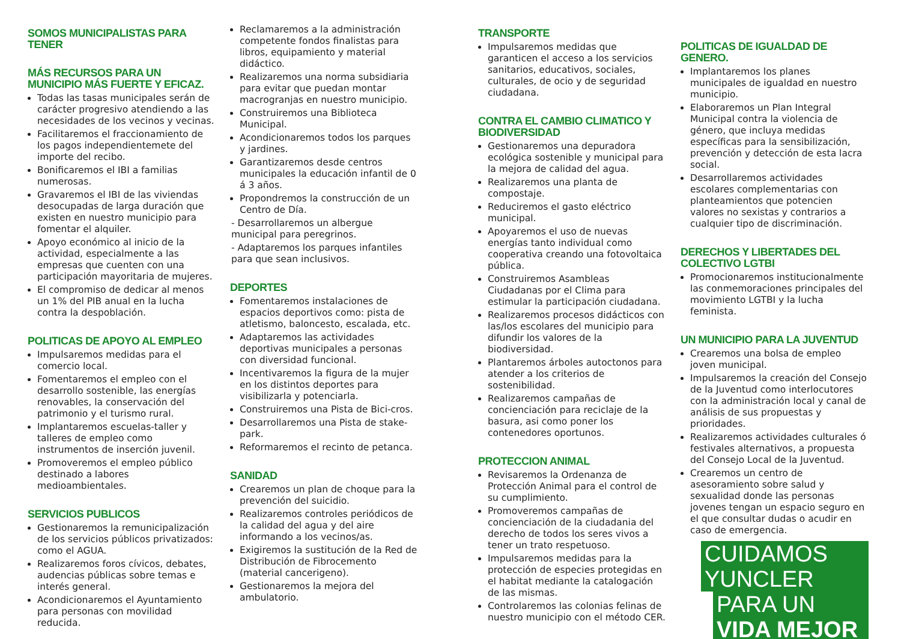SOMOS MUNICIPALISTAS PARA TENER
MÁS RECURSOS PARA UN MUNICIPIO MÁS FUERTE Y EFICAZ.
Todas las tasas municipales serán de carácter progresivo atendiendo a las necesidades de los vecinos y vecinas.
Facilitaremos el fraccionamiento de los pagos independientemete del importe del recibo.
Bonificaremos el IBI a familias numerosas.
Gravaremos el IBI de las viviendas desocupadas de larga duración que existen en nuestro municipio para fomentar el alquiler.
Apoyo económico al inicio de la actividad, especialmente a las empresas que cuenten con una participación mayoritaria de mujeres.
El compromiso de dedicar al menos un 1% del PIB anual en la lucha contra la despoblación.
POLITICAS DE APOYO AL EMPLEO
Impulsaremos medidas para el comercio local.
Fomentaremos el empleo con el desarrollo sostenible, las energías renovables, la conservación del patrimonio y el turismo rural.
Implantaremos escuelas-taller y talleres de empleo como instrumentos de inserción juvenil.
Promoveremos el empleo público destinado a labores medioambientales.
SERVICIOS PUBLICOS
Gestionaremos la remunicipalización de los servicios públicos privatizados: como el AGUA.
Realizaremos foros cívicos, debates, audencias públicas sobre temas e interés general.
Acondicionaremos el Ayuntamiento para personas con movilidad reducida.
Reclamaremos a la administración competente fondos finalistas para libros, equipamiento y material didáctico.
Realizaremos una norma subsidiaria para evitar que puedan montar macrogranjas en nuestro municipio.
Construiremos una Biblioteca Municipal.
Acondicionaremos todos los parques y jardines.
Garantizaremos desde centros municipales la educación infantil de 0 á 3 años.
Propondremos la construcción de un Centro de Día.
- Desarrollaremos un albergue municipal para peregrinos.
- Adaptaremos los parques infantiles para que sean inclusivos.
DEPORTES
Fomentaremos instalaciones de espacios deportivos como: pista de atletismo, baloncesto, escalada, etc.
Adaptaremos las actividades deportivas municipales a personas con diversidad funcional.
Incentivaremos la figura de la mujer en los distintos deportes para visibilizarla y potenciarla.
Construiremos una Pista de Bici-cros.
Desarrollaremos una Pista de stake-park.
Reformaremos el recinto de petanca.
SANIDAD
Crearemos un plan de choque para la prevención del suicidio.
Realizaremos controles periódicos de la calidad del agua y del aire informando a los vecinos/as.
Exigiremos la sustitución de la Red de Distribución de Fibrocemento (material cancerigeno).
Gestionaremos la mejora del ambulatorio.
TRANSPORTE
Impulsaremos medidas que garanticen el acceso a los servicios sanitarios, educativos, sociales, culturales, de ocio y de seguridad ciudadana.
CONTRA EL CAMBIO CLIMATICO Y BIODIVERSIDAD
Gestionaremos una depuradora ecológica sostenible y municipal para la mejora de calidad del agua.
Realizaremos una planta de compostaje.
Reduciremos el gasto eléctrico municipal.
Apoyaremos el uso de nuevas energías tanto individual como cooperativa creando una fotovoltaica pública.
Construiremos Asambleas Ciudadanas por el Clima para estimular la participación ciudadana.
Realizaremos procesos didácticos con las/los escolares del municipio para difundir los valores de la biodiversidad.
Plantaremos árboles autoctonos para atender a los criterios de sostenibilidad.
Realizaremos campañas de concienciación para reciclaje de la basura, asi como poner los contenedores oportunos.
PROTECCION ANIMAL
Revisaremos la Ordenanza de Protección Animal para el control de su cumplimiento.
Promoveremos campañas de concienciación de la ciudadania del derecho de todos los seres vivos a tener un trato respetuoso.
Impulsaremos medidas para la protección de especies protegidas en el habitat mediante la catalogación de las mismas.
Controlaremos las colonias felinas de nuestro municipio con el método CER.
POLITICAS DE IGUALDAD DE GENERO.
Implantaremos los planes municipales de igualdad en nuestro municipio.
Elaboraremos un Plan Integral Municipal contra la violencia de género, que incluya medidas específicas para la sensibilización, prevención y detección de esta lacra social.
Desarrollaremos actividades escolares complementarias con planteamientos que potencien valores no sexistas y contrarios a cualquier tipo de discriminación.
DERECHOS Y LIBERTADES DEL COLECTIVO LGTBI
Promocionaremos institucionalmente las conmemoraciones principales del movimiento LGTBI y la lucha feminista.
UN MUNICIPIO PARA LA JUVENTUD
Crearemos una bolsa de empleo joven municipal.
Impulsaremos la creación del Consejo de la Juventud como interlocutores con la administración local y canal de análisis de sus propuestas y prioridades.
Realizaremos actividades culturales ó festivales alternativos, a propuesta del Consejo Local de la Juventud.
Crearemos un centro de asesoramiento sobre salud y sexualidad donde las personas jovenes tengan un espacio seguro en el que consultar dudas o acudir en caso de emergencia.
CUIDAMOS YUNCLER
PARA UN VIDA MEJOR